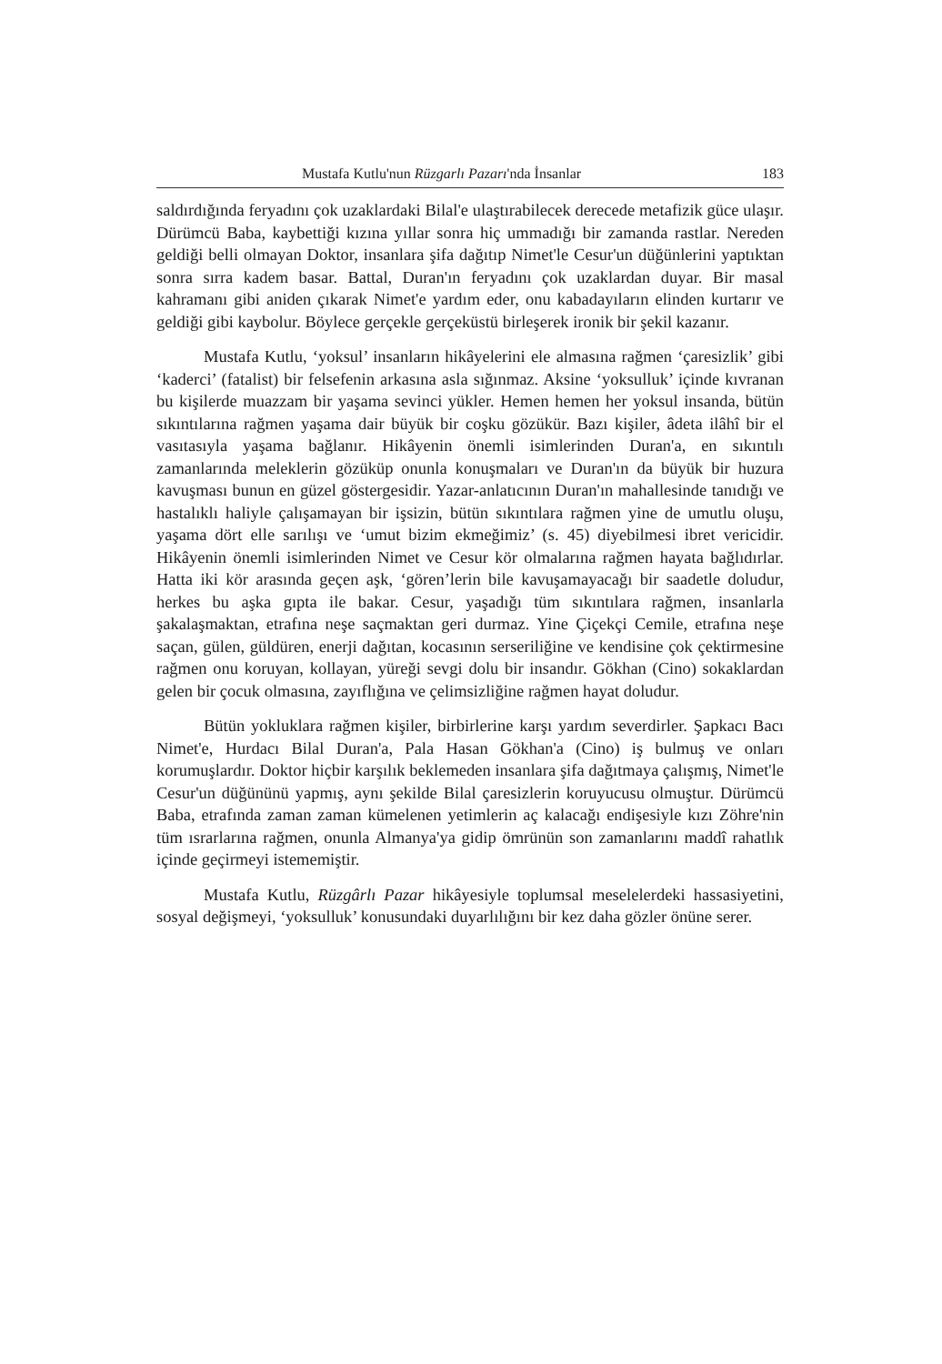Mustafa Kutlu'nun Rüzgarlı Pazarı'nda İnsanlar 183
saldırdığında feryadını çok uzaklardaki Bilal'e ulaştırabilecek derecede metafizik güce ulaşır. Dürümcü Baba, kaybettiği kızına yıllar sonra hiç ummadığı bir zamanda rastlar. Nereden geldiği belli olmayan Doktor, insanlara şifa dağıtıp Nimet'le Cesur'un düğünlerini yaptıktan sonra sırra kadem basar. Battal, Duran'ın feryadını çok uzaklardan duyar. Bir masal kahramanı gibi aniden çıkarak Nimet'e yardım eder, onu kabadayıların elinden kurtarır ve geldiği gibi kaybolur. Böylece gerçekle gerçeküstü birleşerek ironik bir şekil kazanır.
Mustafa Kutlu, ‘yoksul’ insanların hikâyelerini ele almasına rağmen ‘çaresizlik’ gibi ‘kaderci’ (fatalist) bir felsefenin arkasına asla sığınmaz. Aksine ‘yoksulluk’ içinde kıvranan bu kişilerde muazzam bir yaşama sevinci yükler. Hemen hemen her yoksul insanda, bütün sıkıntılarına rağmen yaşama dair büyük bir coşku gözükür. Bazı kişiler, âdeta ilâhî bir el vasıtasıyla yaşama bağlanır. Hikâyenin önemli isimlerinden Duran'a, en sıkıntılı zamanlarında meleklerin gözüküp onunla konuşmaları ve Duran'ın da büyük bir huzura kavuşması bunun en güzel göstergesidir. Yazar-anlatıcının Duran'ın mahalle­sinde tanıdığı ve hastalıklı haliyle çalışamayan bir işsizin, bütün sıkıntılara rağmen yine de umutlu oluşu, yaşama dört elle sarılışı ve ‘umut bizim ekmeğimiz’ (s. 45) diyebilmesi ibret vericidir. Hikâyenin önemli isimlerinden Nimet ve Cesur kör olmalarına rağmen hayata bağlıdırlar. Hatta iki kör arasında geçen aşk, ‘gören’lerin bile kavuşamayacağı bir saadetle doludur, herkes bu aşka gıpta ile bakar. Cesur, yaşadığı tüm sıkıntılara rağmen, insanlarla şakalaşmaktan, etrafına neşe saçmaktan geri durmaz. Yine Çiçekçi Cemile, etrafına neşe saçan, gülen, güldüren, enerji dağıtan, kocasının serseriliğine ve kendisine çok çektirmesine rağmen onu koruyan, kollayan, yüreği sevgi dolu bir insandır. Gökhan (Cino) sokaklardan gelen bir çocuk olmasına, zayıflığına ve çelimsizliğine rağmen hayat doludur.
Bütün yokluklara rağmen kişiler, birbirlerine karşı yardım severdirler. Şapkacı Bacı Nimet'e, Hurdacı Bilal Duran'a, Pala Hasan Gökhan'a (Cino) iş bulmuş ve onları korumuşlardır. Doktor hiçbir karşılık beklemeden insanlara şifa dağıtmaya çalışmış, Nimet'le Cesur'un düğününü yapmış, aynı şekilde Bilal çaresizlerin koruyucusu olmuştur. Dürümcü Baba, etrafında zaman zaman kümelenen yetimlerin aç kalacağı endişesiyle kızı Zöhre'nin tüm ısrarlarına rağmen, onunla Almanya'ya gidip ömrünün son zamanlarını maddî rahatlık içinde geçirmeyi istememiştir.
Mustafa Kutlu, Rüzgârlı Pazar hikâyesiyle toplumsal meselelerdeki hassasiyetini, sosyal değişmeyi, ‘yoksulluk’ konusundaki duyarlılığını bir kez daha gözler önüne serer.